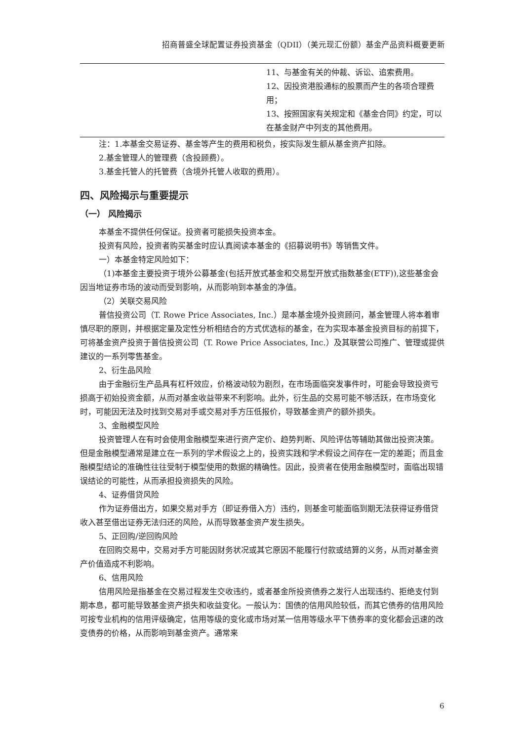招商普盛全球配置证券投资基金（QDII）（美元现汇份额）基金产品资料概要更新
| | 11、与基金有关的仲裁、诉讼、追索费用。 12、因投资港股通标的股票而产生的各项合理费用； 13、按照国家有关规定和《基金合同》约定，可以在基金财产中列支的其他费用。 |
注：1.本基金交易证券、基金等产生的费用和税负，按实际发生额从基金资产扣除。
2.基金管理人的管理费（含投顾费）。
3.基金托管人的托管费（含境外托管人收取的费用）。
四、风险揭示与重要提示
（一） 风险揭示
本基金不提供任何保证。投资者可能损失投资本金。
投资有风险，投资者购买基金时应认真阅读本基金的《招募说明书》等销售文件。
一）本基金特定风险如下：
（1)本基金主要投资于境外公募基金(包括开放式基金和交易型开放式指数基金(ETF)),这些基金会因当地证券市场的波动而受到影响，从而影响到本基金的净值。
（2）关联交易风险
普信投资公司（T. Rowe Price Associates, Inc.）是本基金境外投资顾问，基金管理人将本着审慎尽职的原则，并根据定量及定性分析相结合的方式优选标的基金，在为实现本基金投资目标的前提下，可将基金资产投资于普信投资公司（T. Rowe Price Associates, Inc.）及其联营公司推广、管理或提供建议的一系列零售基金。
2、衍生品风险
由于金融衍生产品具有杠杆效应，价格波动较为剧烈，在市场面临突发事件时，可能会导致投资亏损高于初始投资金额，从而对基金收益带来不利影响。此外，衍生品的交易可能不够活跃，在市场变化时，可能因无法及时找到交易对手或交易对手方压低报价，导致基金资产的额外损失。
3、金融模型风险
投资管理人在有时会使用金融模型来进行资产定价、趋势判断、风险评估等辅助其做出投资决策。但是金融模型通常是建立在一系列的学术假设之上的，投资实践和学术假设之间存在一定的差距；而且金融模型结论的准确性往往受制于模型使用的数据的精确性。因此，投资者在使用金融模型时，面临出现错误结论的可能性，从而承担投资损失的风险。
4、证券借贷风险
作为证券借出方，如果交易对手方（即证券借入方）违约，则基金可能面临到期无法获得证券借贷收入甚至借出证券无法归还的风险，从而导致基金资产发生损失。
5、正回购/逆回购风险
在回购交易中，交易对手方可能因财务状况或其它原因不能履行付款或结算的义务，从而对基金资产价值造成不利影响。
6、信用风险
信用风险是指基金在交易过程发生交收违约，或者基金所投资债券之发行人出现违约、拒绝支付到期本息，都可能导致基金资产损失和收益变化。一般认为：国债的信用风险较低，而其它债券的信用风险可按专业机构的信用评级确定，信用等级的变化或市场对某一信用等级水平下债券率的变化都会迅速的改变债券的价格，从而影响到基金资产。通常来
6